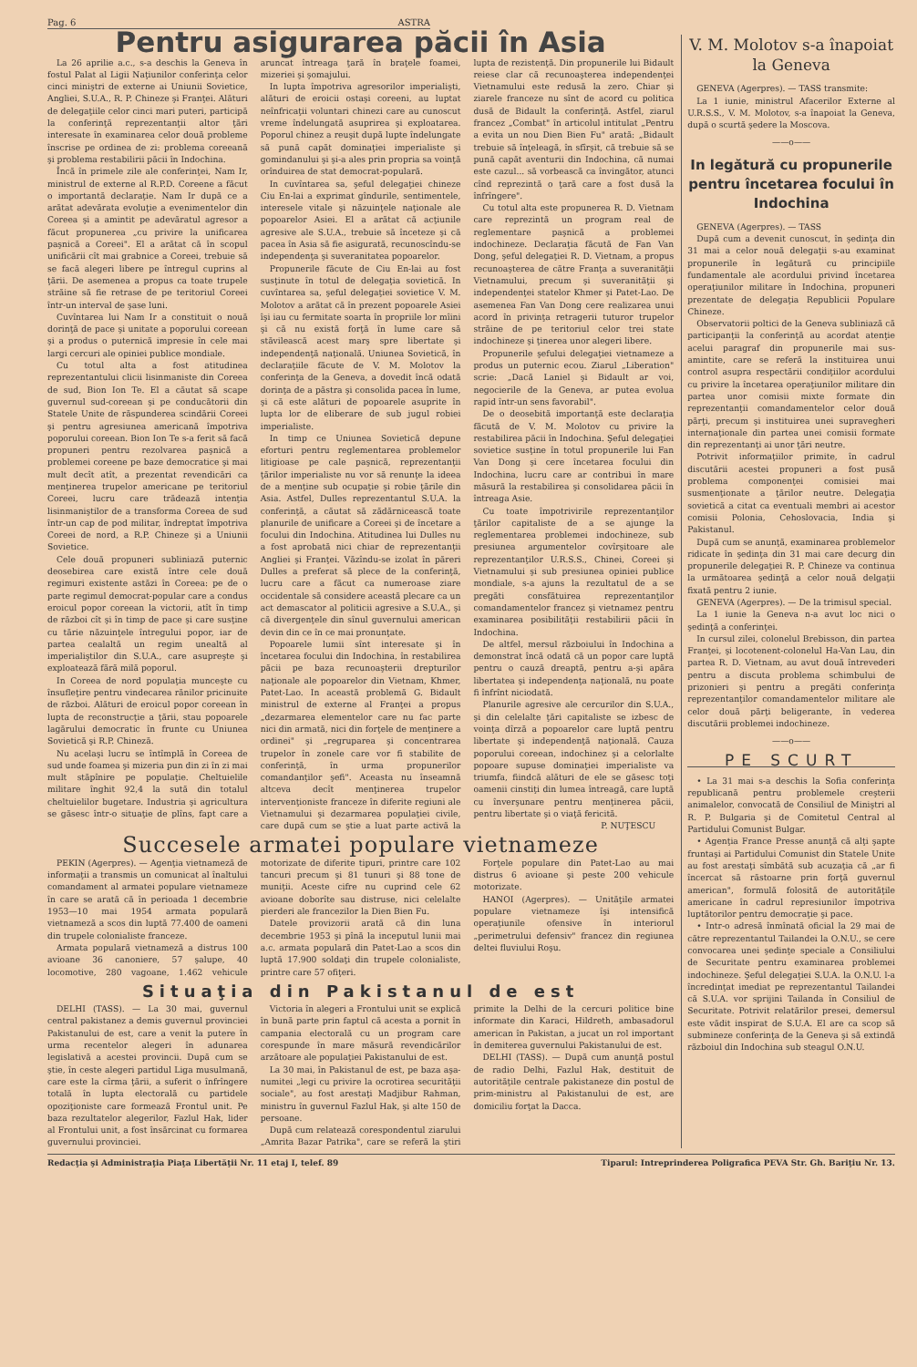Pag. 6 ASTRA
Pentru asigurarea păcii în Asia
La 26 aprilie a.c., s-a deschis la Geneva în fostul Palat al Ligii Naţiunilor conferinţa celor cinci miniştri de externe ai Uniunii Sovietice, Angliei, S.U.A., R. P. Chineze şi Franţei. Alături de delegaţiile celor cinci mari puteri, participă la conferinţă reprezentanţii altor ţări interesate în examinarea celor două probleme înscrise pe ordinea de zi: problema coreeană şi problema restabilirii păcii în Indochina.
Încă în primele zile ale conferinţei, Nam Ir, ministrul de externe al R.P.D. Coreene a făcut o importantă declaraţie. Nam Ir după ce a arătat adevărata evoluţie a evenimentelor din Coreea şi a amintit pe adevăratul agresor a făcut propunerea „cu privire la unificarea paşnică a Coreei". El a arătat că în scopul unificării cît mai grabnice a Coreei, trebuie să se facă alegeri libere pe întregul cuprins al ţării. De asemenea a propus ca toate trupele străine să fie retrase de pe teritoriul Coreei într-un interval de şase luni.
Cuvîntarea lui Nam Ir a constituit o nouă dorinţă de pace şi unitate a poporului coreean şi a produs o puternică impresie în cele mai largi cercuri ale opiniei publice mondiale.
Cu totul alta a fost atitudinea reprezentantului clicii lisinmaniste din Coreea de sud, Bion Ion Te. El a căutat să scape guvernul sud-coreean şi pe conducătorii din Statele Unite de răspunderea scindării Coreei şi pentru agresiunea americană împotriva poporului coreean. Bion Ion Te s-a ferit să facă propuneri pentru rezolvarea paşnică a problemei coreene pe baze democratice şi mai mult decît atît, a prezentat revendicări ca menţinerea trupelor americane pe teritoriul Coreei, lucru care trădează intenţia lisinmaniştilor de a transforma Coreea de sud într-un cap de pod militar, îndreptat împotriva Coreei de nord, a R.P. Chineze şi a Uniunii Sovietice.
Cele două propuneri subliniază puternic deosebirea care există între cele două regimuri existente astăzi în Coreea: pe de o parte regimul democrat-popular care a condus eroicul popor coreean la victorii, atît în timp de război cît şi în timp de pace şi care susţine cu tărie năzuinţele întregului popor, iar de partea cealaltă un regim unealtă al imperialiştilor din S.U.A., care asupreşte şi exploatează fără milă poporul.
In Coreea de nord populaţia munceşte cu însufleţire pentru vindecarea rănilor pricinuite de război. Alături de eroicul popor coreean în lupta de reconstrucţie a ţării, stau popoarele lagărului democratic în frunte cu Uniunea Sovietică şi R.P. Chineză.
Nu acelaşi lucru se întîmplă în Coreea de sud unde foamea şi mizeria pun din zi în zi mai mult stăpînire pe populaţie. Cheltuielile militare înghit 92,4 la sută din totalul cheltuielilor bugetare. Industria şi agricultura se găsesc într-o situaţie de plîns, fapt care a aruncat întreaga ţară în braţele foamei, mizeriei şi şomajului.
In lupta împotriva agresorilor imperialişti, alături de eroicii ostaşi coreeni, au luptat neînfricaţii voluntari chinezi care au cunoscut vreme îndelungată asuprirea şi exploatarea. Poporul chinez a reuşit după lupte îndelungate să pună capăt dominaţiei imperialiste şi gomindanului şi şi-a ales prin propria sa voinţă orînduirea de stat democrat-populară.
In cuvîntarea sa, şeful delegaţiei chineze Ciu En-lai a exprimat gîndurile, sentimentele, interesele vitale şi năzuinţele naţionale ale popoarelor Asiei. El a arătat că acţiunile agresive ale S.U.A., trebuie să înceteze şi că pacea în Asia să fie asigurată, recunoscîndu-se independenţa şi suveranitatea popoarelor.
Propunerile făcute de Ciu En-lai au fost susţinute în totul de delegaţia sovietică. In cuvîntarea sa, şeful delegaţiei sovietice V. M. Molotov a arătat că în prezent popoarele Asiei îşi iau cu fermitate soarta în propriile lor mîini şi că nu există forţă în lume care să stăvilească acest marş spre libertate şi independenţă naţională. Uniunea Sovietică, în declaraţiile făcute de V. M. Molotov la conferinţa de la Geneva, a dovedit încă odată dorinţa de a păstra şi consolida pacea în lume, şi că este alături de popoarele asuprite în lupta lor de eliberare de sub jugul robiei imperialiste.
In timp ce Uniunea Sovietică depune eforturi pentru reglementarea problemelor litigioase pe cale paşnică, reprezentanţii ţărilor imperialiste nu vor să renunţe la ideea de a menţine sub ocupaţie şi robie ţările din Asia. Astfel, Dulles reprezentantul S.U.A. la conferinţă, a căutat să zădărnicească toate planurile de unificare a Coreei şi de încetare a focului din Indochina. Atitudinea lui Dulles nu a fost aprobată nici chiar de reprezentanţii Angliei şi Franţei. Văzîndu-se izolat în păreri Dulles a preferat să plece de la conferinţă, lucru care a făcut ca numeroase ziare occidentale să considere această plecare ca un act demascator al politicii agresive a S.U.A., şi că divergenţele din sînul guvernului american devin din ce în ce mai pronunţate.
Popoarele lumii sînt interesate şi în încetarea focului din Indochina, în restabilirea păcii pe baza recunoaşterii drepturilor naţionale ale popoarelor din Vietnam, Khmer, Patet-Lao. In această problemă G. Bidault ministrul de externe al Franţei a propus „dezarmarea elementelor care nu fac parte nici din armată, nici din forţele de menţinere a ordinei" şi „regruparea şi concentrarea trupelor în zonele care vor fi stabilite de conferinţă, în urma propunerilor comandanţilor şefi". Aceasta nu înseamnă altceva decît menţinerea trupelor intervenţioniste franceze în diferite regiuni ale Vietnamului şi dezarmarea populaţiei civile, care după cum se ştie a luat parte activă la lupta de rezistenţă. Din propunerile lui Bidault reiese clar că recunoaşterea independenţei Vietnamului este redusă la zero. Chiar şi ziarele franceze nu sînt de acord cu politica dusă de Bidault la conferinţă. Astfel, ziarul francez „Combat" în articolul intitulat „Pentru a evita un nou Dien Bien Fu" arată: „Bidault trebuie să înţeleagă, în sfîrşit, că trebuie să se pună capăt aventurii din Indochina, că numai este cazul... să vorbească ca învingător, atunci cînd reprezintă o ţară care a fost dusă la înfrîngere".
Cu totul alta este propunerea R. D. Vietnam care reprezintă un program real de reglementare paşnică a problemei indochineze. Declaraţia făcută de Fan Van Dong, şeful delegaţiei R. D. Vietnam, a propus recunoaşterea de către Franţa a suveranităţii Vietnamului, precum şi suveranităţii şi independenţei statelor Khmer şi Patet-Lao. De asemenea Fan Van Dong cere realizarea unui acord în privinţa retragerii tuturor trupelor străine de pe teritoriul celor trei state indochineze şi ţinerea unor alegeri libere.
Propunerile şefului delegaţiei vietnameze a produs un puternic ecou. Ziarul „Liberation" scrie: „Dacă Laniel şi Bidault ar voi, negocierile de la Geneva, ar putea evolua rapid într-un sens favorabil".
De o deosebită importanţă este declaraţia făcută de V. M. Molotov cu privire la restabilirea păcii în Indochina. Şeful delegaţiei sovietice susţine în totul propunerile lui Fan Van Dong şi cere încetarea focului din Indochina, lucru care ar contribui în mare măsură la restabilirea şi consolidarea păcii în întreaga Asie.
Cu toate împotrivirile reprezentanţilor ţărilor capitaliste de a se ajunge la reglementarea problemei indochineze, sub presiunea argumentelor covîrşitoare ale reprezentanţilor U.R.S.S., Chinei, Coreei şi Vietnamului şi sub presiunea opiniei publice mondiale, s-a ajuns la rezultatul de a se pregăti consfătuirea reprezentanţilor comandamentelor francez şi vietnamez pentru examinarea posibilităţii restabilirii păcii în Indochina.
De altfel, mersul războiului în Indochina a demonstrat încă odată că un popor care luptă pentru o cauză dreaptă, pentru a-şi apăra libertatea şi independenţa naţională, nu poate fi înfrînt niciodată.
Planurile agresive ale cercurilor din S.U.A., şi din celelalte ţări capitaliste se izbesc de voinţa dîrză a popoarelor care luptă pentru libertate şi independenţă naţională. Cauza poporului coreean, indochinez şi a celorlalte popoare supuse dominaţiei imperialiste va triumfa, fiindcă alături de ele se găsesc toţi oamenii cinstiţi din lumea întreagă, care luptă cu înverşunare pentru menţinerea păcii, pentru libertate şi o viaţă fericită.
P. NUŢESCU
Succesele armatei populare vietnameze
PEKIN (Agerpres). — Agenţia vietnameză de informaţii a transmis un comunicat al înaltului comandament al armatei populare vietnameze în care se arată că în perioada 1 decembrie 1953—10 mai 1954 armata populară vietnameză a scos din luptă 77.400 de oameni din trupele colonialiste franceze.
Armata populară vietnameză a distrus 100 avioane 36 canoniere, 57 şalupe, 40 locomotive, 280 vagoane, 1.462 vehicule motorizate de diferite tipuri, printre care 102 tancuri precum şi 81 tunuri şi 88 tone de muniţii. Aceste cifre nu cuprind cele 62 avioane doborîte sau distruse, nici celelalte pierderi ale francezilor la Dien Bien Fu.
Datele provizorii arată că din luna decembrie 1953 şi pînă la inceputul lunii mai a.c. armata populară din Patet-Lao a scos din luptă 17.900 soldaţi din trupele colonialiste, printre care 57 ofiţeri.
Forţele populare din Patet-Lao au mai distrus 6 avioane şi peste 200 vehicule motorizate.
HANOI (Agerpres). — Unităţile armatei populare vietnameze îşi intensifică operaţiunile ofensive în interiorul „perimetrului defensiv" francez din regiunea deltei fluviului Roşu.
Situaţia din Pakistanul de est
DELHI (TASS). — La 30 mai, guvernul central pakistanez a demis guvernul provinciei Pakistanului de est, care a venit la putere în urma recentelor alegeri în adunarea legislativă a acestei provincii. După cum se ştie, în ceste alegeri partidul Liga musulmană, care este la cîrma ţării, a suferit o înfrîngere totală în lupta electorală cu partidele opoziţioniste care formează Frontul unit. Pe baza rezultatelor alegerilor, Fazlul Hak, lider al Frontului unit, a fost însărcinat cu formarea guvernului provinciei.
Victoria în alegeri a Frontului unit se explică în bună parte prin faptul că acesta a pornit în campania electorală cu un program care corespunde în mare măsură revendicărilor arzătoare ale populaţiei Pakistanului de est.
La 30 mai, în Pakistanul de est, pe baza aşa-numitei „legi cu privire la ocrotirea securităţii sociale", au fost arestaţi Madjibur Rahman, ministru în guvernul Fazlul Hak, şi alte 150 de persoane.
După cum relatează corespondentul ziarului „Amrita Bazar Patrika", care se referă la ştiri primite la Delhi de la cercuri politice bine informate din Karaci, Hildreth, ambasadorul american în Pakistan, a jucat un rol important în demiterea guvernului Pakistanului de est.
DELHI (TASS). — După cum anunţă postul de radio Delhi, Fazlul Hak, destituit de autorităţile centrale pakistaneze din postul de prim-ministru al Pakistanului de est, are domiciliu forţat la Dacca.
V. M. Molotov s-a înapoiat la Geneva
GENEVA (Agerpres). — TASS transmite:
La 1 iunie, ministrul Afacerilor Externe al U.R.S.S., V. M. Molotov, s-a înapoiat la Geneva, după o scurtă şedere la Moscova.
——o——
In legătură cu propunerile pentru încetarea focului în Indochina
GENEVA (Agerpres). — TASS
După cum a devenit cunoscut, în şedinţa din 31 mai a celor nouă delegaţii s-au examinat propunerile în legătură cu principiile fundamentale ale acordului privind încetarea operaţiunilor militare în Indochina, propuneri prezentate de delegaţia Republicii Populare Chineze.
Observatorii poltici de la Geneva subliniază că participanţii la conferinţă au acordat atenţie acelui paragraf din propunerile mai sus-amintite, care se referă la instituirea unui control asupra respectării condiţiilor acordului cu privire la încetarea operaţiunilor militare din partea unor comisii mixte formate din reprezentanţii comandamentelor celor două părţi, precum şi instituirea unei supravegheri internaţionale din partea unei comisii formate din reprezentanţi ai unor ţări neutre.
Potrivit informaţiilor primite, în cadrul discutării acestei propuneri a fost pusă problema componenţei comisiei mai susmenţionate a ţărilor neutre. Delegaţia sovietică a citat ca eventuali membri ai acestor comisii Polonia, Cehoslovacia, India şi Pakistanul.
După cum se anunţă, examinarea problemelor ridicate în şedinţa din 31 mai care decurg din propunerile delegaţiei R. P. Chineze va continua la următoarea şedinţă a celor nouă delgaţii fixată pentru 2 iunie.
GENEVA (Agerpres). — De la trimisul special.
La 1 iunie la Geneva n-a avut loc nici o şedinţă a conferinţei.
In cursul zilei, colonelul Brebisson, din partea Franţei, şi locotenent-colonelul Ha-Van Lau, din partea R. D. Vietnam, au avut două întrevederi pentru a discuta problema schimbului de prizonieri şi pentru a pregăti conferinţa reprezentanţilor comandamentelor militare ale celor două părţi beligerante, în vederea discutării problemei indochineze.
——o——
PE SCURT
• La 31 mai s-a deschis la Sofia conferinţa republicană pentru problemele creşterii animalelor, convocată de Consiliul de Miniştri al R. P. Bulgaria şi de Comitetul Central al Partidului Comunist Bulgar.
• Agenţia France Presse anunţă că alţi şapte fruntaşi ai Partidului Comunist din Statele Unite au fost arestaţi sîmbătă sub acuzaţia că „ar fi încercat să răstoarne prin forţă guvernul american", formulă folosită de autorităţile americane în cadrul represiunilor împotriva luptătorilor pentru democraţie şi pace.
• Intr-o adresă înmînată oficial la 29 mai de către reprezentantul Tailandei la O.N.U., se cere convocarea unei şedinţe speciale a Consiliului de Securitate pentru examinarea problemei indochineze. Şeful delegaţiei S.U.A. la O.N.U. l-a încredinţat imediat pe reprezentantul Tailandei că S.U.A. vor sprijini Tailanda în Consiliul de Securitate. Potrivit relatărilor presei, demersul este vădit inspirat de S.U.A. El are ca scop să submineze conferinţa de la Geneva şi să extindă războiul din Indochina sub steagul O.N.U.
Redacţia şi Administraţia Piaţa Libertăţii Nr. 11 etaj I, telef. 89 Tiparul: Intreprinderea Poligrafica PEVA Str. Gh. Bariţiu Nr. 13.